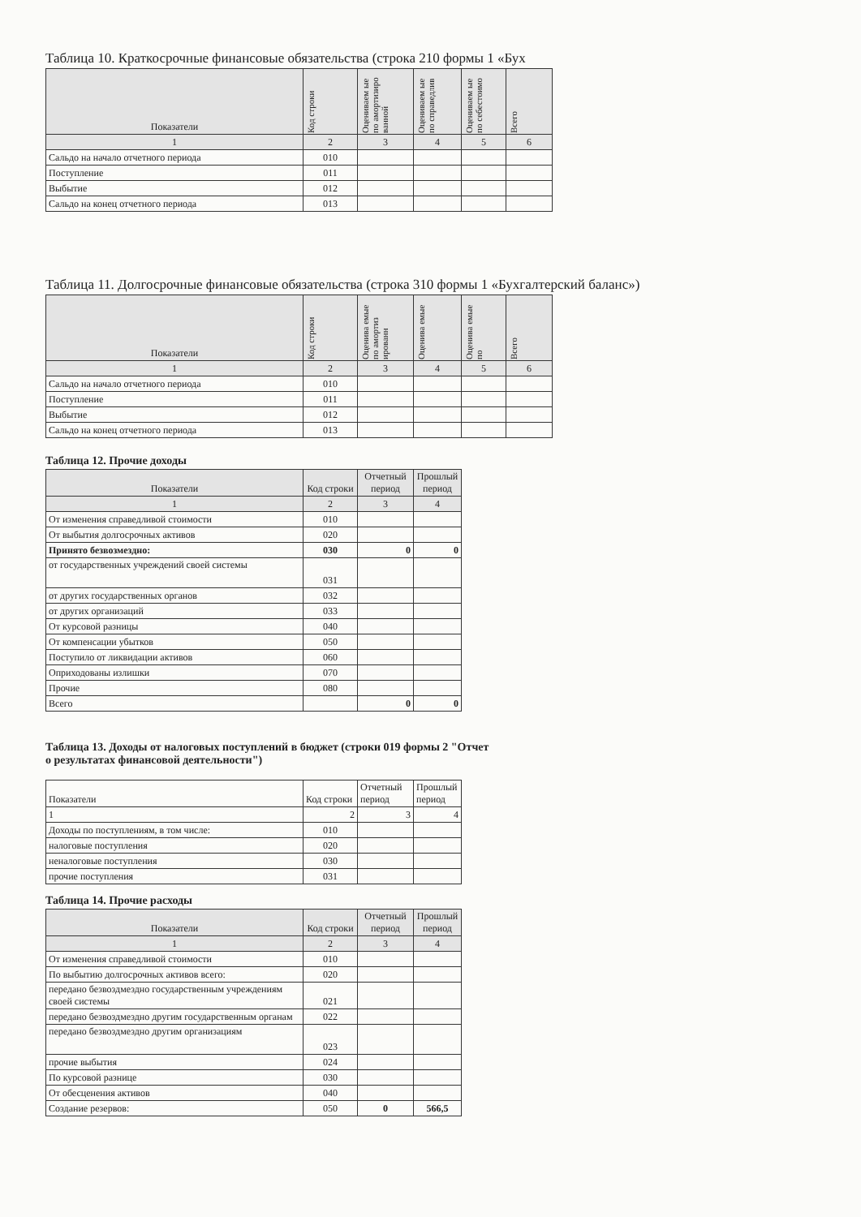Таблица 10. Краткосрочные финансовые обязательства (строка 210 формы 1 «Бух
| Показатели | Код строки | Оцениваем ые по амортизиро ванной | Оцениваем ые по справедлив | Оцениваем ые по себестоимо | Всего |
| --- | --- | --- | --- | --- | --- |
| 1 | 2 | 3 | 4 | 5 | 6 |
| Сальдо на начало отчетного периода | 010 | | | | |
| Поступление | 011 | | | | |
| Выбытие | 012 | | | | |
| Сальдо на конец отчетного периода | 013 | | | | |
Таблица 11. Долгосрочные финансовые обязательства (строка 310 формы 1 «Бухгалтерский баланс»)
| Показатели | Код строки | Оценива емые по амортиз ированн | Оценива емые | Оценива емые по | Всего |
| --- | --- | --- | --- | --- | --- |
| 1 | 2 | 3 | 4 | 5 | 6 |
| Сальдо на начало отчетного периода | 010 | | | | |
| Поступление | 011 | | | | |
| Выбытие | 012 | | | | |
| Сальдо на конец отчетного периода | 013 | | | | |
Таблица 12. Прочие доходы
| Показатели | Код строки | Отчетный период | Прошлый период |
| --- | --- | --- | --- |
| 1 | 2 | 3 | 4 |
| От изменения справедливой стоимости | 010 | | |
| От выбытия долгосрочных активов | 020 | | |
| Принято безвозмездно: | 030 | 0 | 0 |
| от государственных учреждений своей системы | 031 | | |
| от других государственных органов | 032 | | |
| от других организаций | 033 | | |
| От курсовой разницы | 040 | | |
| От компенсации убытков | 050 | | |
| Поступило от ликвидации активов | 060 | | |
| Оприходованы излишки | 070 | | |
| Прочие | 080 | | |
| Всего | | 0 | 0 |
Таблица 13. Доходы от налоговых поступлений в бюджет (строки 019 формы 2 "Отчет
о результатах финансовой деятельности")
| Показатели | Код строки | Отчетный период | Прошлый период |
| 1 | 2 | 3 | 4 |
| Доходы по поступлениям, в том числе: | 010 | | |
| налоговые поступления | 020 | | |
| неналоговые поступления | 030 | | |
| прочие поступления | 031 | | |
Таблица 14. Прочие расходы
| Показатели | Код строки | Отчетный период | Прошлый период |
| --- | --- | --- | --- |
| 1 | 2 | 3 | 4 |
| От изменения справедливой стоимости | 010 | | |
| По выбытию долгосрочных активов всего: | 020 | | |
| передано безвоздмездно государственным учреждениям своей системы | 021 | | |
| передано безвоздмездно другим государственным органам | 022 | | |
| передано безвоздмездно другим организациям | 023 | | |
| прочие выбытия | 024 | | |
| По курсовой разнице | 030 | | |
| От обесценения активов | 040 | | |
| Создание резервов: | 050 | 0 | 566,5 |